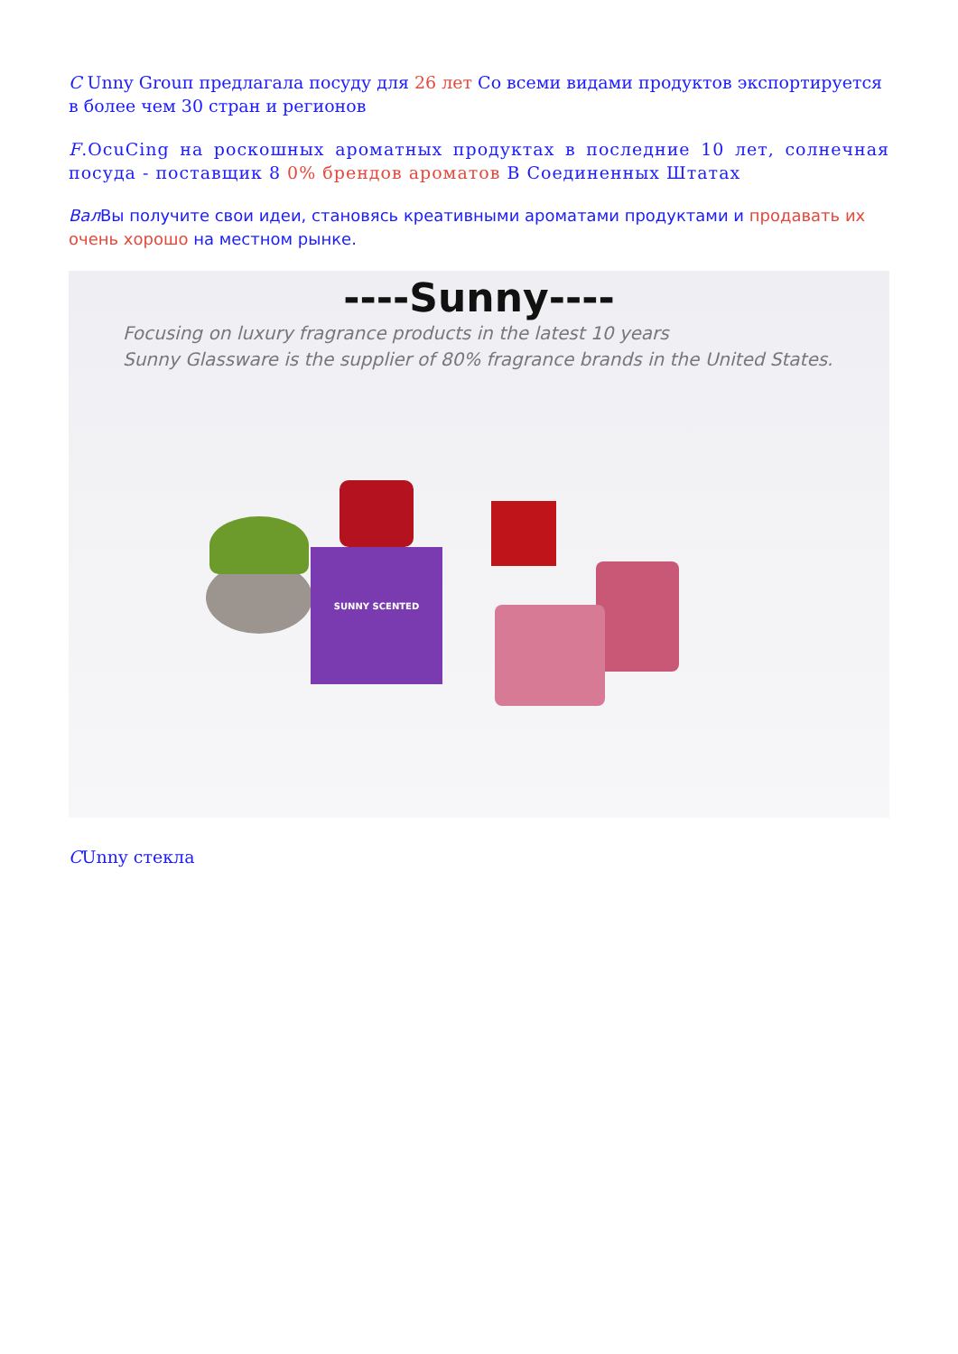C Unny Grouп предлагала посуду для 26 лет Со всеми видами продуктов экспортируется в более чем 30 стран и регионов
F.OcuCing на роскошных ароматных продуктах в последние 10 лет, солнечная посуда - поставщик 8 0% брендов ароматов В Соединенных Штатах
Вал Вы получите свои идеи, становясь креативными ароматами продуктами и продавать их очень хорошо на местном рынке.
----Sunny----
Focusing on luxury fragrance products in the latest 10 years
Sunny Glassware is the supplier of 80% fragrance brands in the United States.
SUNNY SCENTED
CUnny стекла